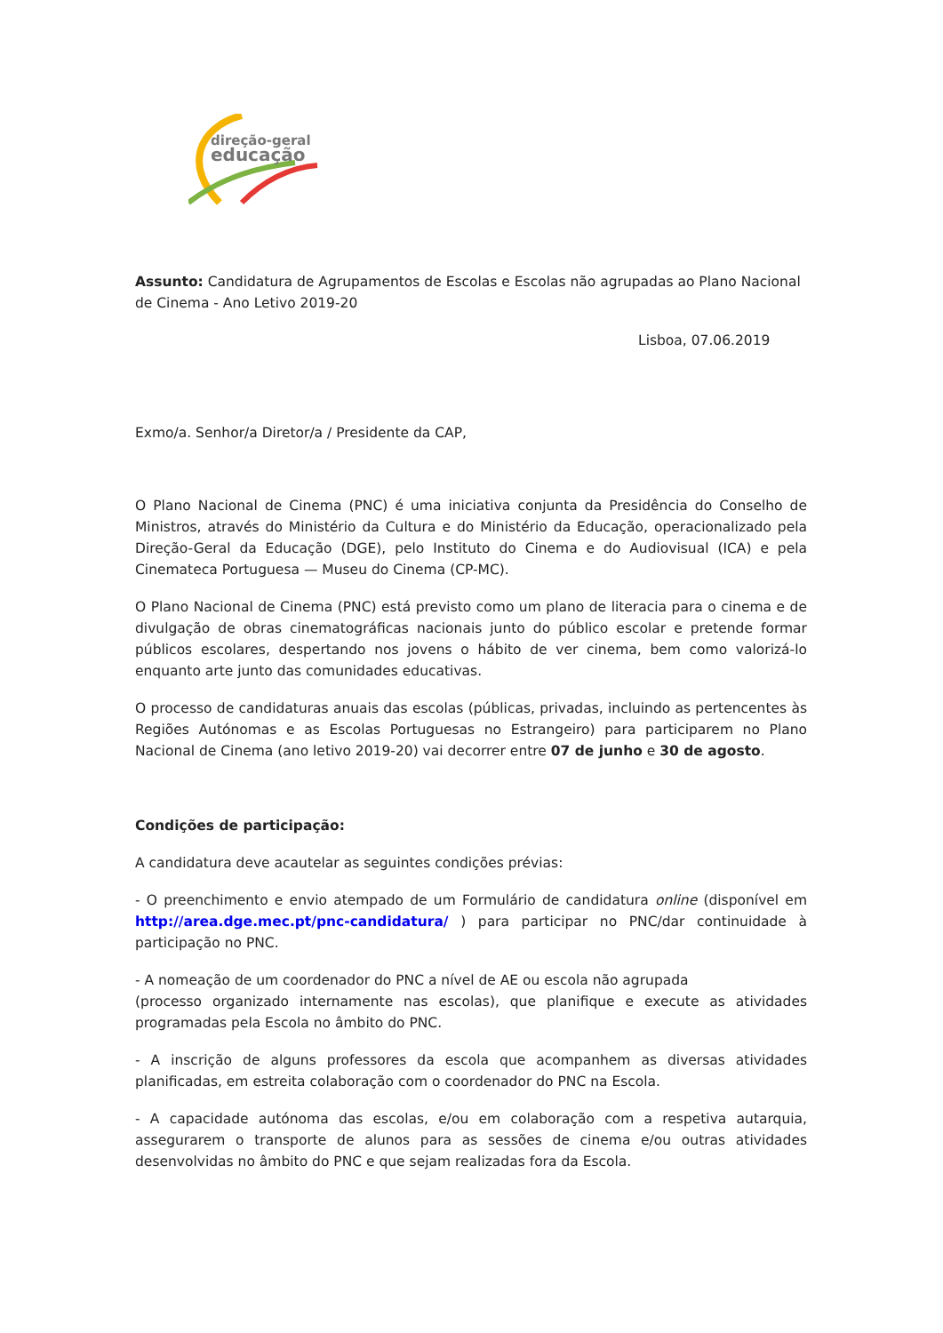direção-geral
educação
Assunto: Candidatura de Agrupamentos de Escolas e Escolas não agrupadas ao Plano Nacional de Cinema - Ano Letivo 2019-20
Lisboa, 07.06.2019
Exmo/a. Senhor/a Diretor/a / Presidente da CAP,
O Plano Nacional de Cinema (PNC) é uma iniciativa conjunta da Presidência do Conselho de Ministros, através do Ministério da Cultura e do Ministério da Educação, operacionalizado pela Direção-Geral da Educação (DGE), pelo Instituto do Cinema e do Audiovisual (ICA) e pela Cinemateca Portuguesa — Museu do Cinema (CP-MC).
O Plano Nacional de Cinema (PNC) está previsto como um plano de literacia para o cinema e de divulgação de obras cinematográficas nacionais junto do público escolar e pretende formar públicos escolares, despertando nos jovens o hábito de ver cinema, bem como valorizá-lo enquanto arte junto das comunidades educativas.
O processo de candidaturas anuais das escolas (públicas, privadas, incluindo as pertencentes às Regiões Autónomas e as Escolas Portuguesas no Estrangeiro) para participarem no Plano Nacional de Cinema (ano letivo 2019-20) vai decorrer entre 07 de junho e 30 de agosto.
Condições de participação:
A candidatura deve acautelar as seguintes condições prévias:
- O preenchimento e envio atempado de um Formulário de candidatura online (disponível em http://area.dge.mec.pt/pnc-candidatura/ ) para participar no PNC/dar continuidade à participação no PNC.
- A nomeação de um coordenador do PNC a nível de AE ou escola não agrupada
(processo organizado internamente nas escolas), que planifique e execute as atividades programadas pela Escola no âmbito do PNC.
- A inscrição de alguns professores da escola que acompanhem as diversas atividades planificadas, em estreita colaboração com o coordenador do PNC na Escola.
- A capacidade autónoma das escolas, e/ou em colaboração com a respetiva autarquia, assegurarem o transporte de alunos para as sessões de cinema e/ou outras atividades desenvolvidas no âmbito do PNC e que sejam realizadas fora da Escola.